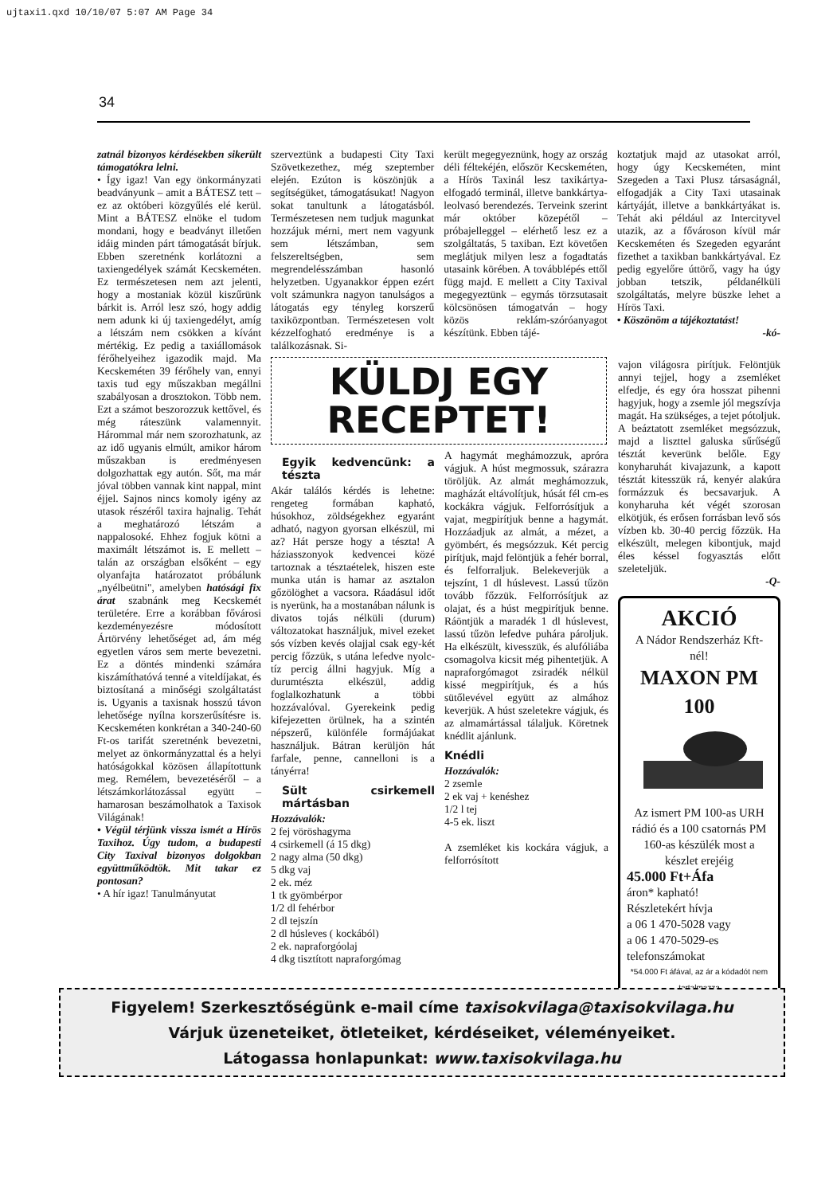ujtaxi1.qxd 10/10/07 5:07 AM Page 34
34
zatnál bizonyos kérdésekben sikerült támogatókra lelni.
• Így igaz! Van egy önkormányzati beadványunk – amit a BÁTESZ tett – ez az októberi közgyűlés elé kerül. Mint a BÁTESZ elnöke el tudom mondani, hogy e beadványt illetően idáig minden párt támogatását bírjuk. Ebben szeretnénk korlátozni a taxiengedélyek számát Kecskeméten. Ez természetesen nem azt jelenti, hogy a mostaniak közül kiszűrünk bárkit is. Arról lesz szó, hogy addig nem adunk ki új taxiengedélyt, amíg a létszám nem csökken a kívánt mértékig. Ez pedig a taxiállomások férőhelyeihez igazodik majd. Ma Kecskeméten 39 férőhely van, ennyi taxis tud egy műszakban megállni szabályosan a drosztokon. Több nem. Ezt a számot beszorozzuk kettővel, és még ráteszünk valamennyit. Hárommal már nem szorozhatunk, az az idő ugyanis elmúlt, amikor három műszakban is eredményesen dolgozhattak egy autón. Sőt, ma már jóval többen vannak kint nappal, mint éjjel. Sajnos nincs komoly igény az utasok részéről taxira hajnalig. Tehát a meghatározó létszám a nappalosoké. Ehhez fogjuk kötni a maximált létszámot is. E mellett – talán az országban elsőként – egy olyanfajta határozatot próbálunk „nyélbeütni", amelyben hatósági fix árat szabnánk meg Kecskemét területére. Erre a korábban fővárosi kezdeményezésre módosított Ártörvény lehetőséget ad, ám még egyetlen város sem merte bevezetni. Ez a döntés mindenki számára kiszámíthatóvá tenné a viteldíjakat, és biztosítaná a minőségi szolgáltatást is. Ugyanis a taxisnak hosszú távon lehetősége nyílna korszerűsítésre is. Kecskeméten konkrétan a 340-240-60 Ft-os tarifát szeretnénk bevezetni, melyet az önkormányzattal és a helyi hatóságokkal közösen állapítottunk meg. Remélem, bevezetéséről – a létszámkorlátozással együtt – hamarosan beszámolhatok a Taxisok Világának!
• Végül térjünk vissza ismét a Hírös Taxihoz. Úgy tudom, a budapesti City Taxival bizonyos dolgokban együttműködtök. Mit takar ez pontosan?
• A hír igaz! Tanulmányutat
szerveztünk a budapesti City Taxi Szövetkezethez, még szeptember elején. Ezúton is köszönjük a segítségüket, támogatásukat! Nagyon sokat tanultunk a látogatásból. Természetesen nem tudjuk magunkat hozzájuk mérni, mert nem vagyunk sem létszámban, sem felszereltségben, sem megrendelésszámban hasonló helyzetben. Ugyanakkor éppen ezért volt számunkra nagyon tanulságos a látogatás egy tényleg korszerű taxiközpontban. Természetesen volt kézzelfogható eredménye is a találkozásnak. Si-
került megegyeznünk, hogy az ország déli féltekéjén, először Kecskeméten, a Hírös Taxinál lesz taxikártya-elfogadó terminál, illetve bankkártya-leolvasó berendezés. Terveink szerint már október közepétől – próbajelleggel – elérhető lesz ez a szolgáltatás, 5 taxiban. Ezt követően meglátjuk milyen lesz a fogadtatás utasaink körében. A továbblépés ettől függ majd. E mellett a City Taxival megegyeztünk – egymás törzsutasait kölcsönösen támogatván – hogy közös reklám-szóróanyagot készítünk. Ebben tájé-
koztatjuk majd az utasokat arról, hogy úgy Kecskeméten, mint Szegeden a Taxi Plusz társaságnál, elfogadják a City Taxi utasainak kártyáját, illetve a bankkártyákat is. Tehát aki például az Intercityvel utazik, az a fővároson kívül már Kecskeméten és Szegeden egyaránt fizethet a taxikban bankkártyával. Ez pedig egyelőre úttörő, vagy ha úgy jobban tetszik, példanélküli szolgáltatás, melyre büszke lehet a Hírös Taxi.
• Köszönöm a tájékoztatást!
-kó-
KÜLDJ EGY
RECEPTET!
Egyik kedvencünk: a tészta
Akár találós kérdés is lehetne: rengeteg formában kapható, húsokhoz, zöldségekhez egyaránt adható, nagyon gyorsan elkészül, mi az? Hát persze hogy a tészta! A háziasszonyok kedvencei közé tartoznak a tésztaételek, hiszen este munka után is hamar az asztalon gőzölöghet a vacsora. Ráadásul időt is nyerünk, ha a mostanában nálunk is divatos tojás nélküli (durum) változatokat használjuk, mivel ezeket sós vízben kevés olajjal csak egy-két percig főzzük, s utána lefedve nyolc-tíz percig állni hagyjuk. Míg a durumtészta elkészül, addig foglalkozhatunk a többi hozzávalóval. Gyerekeink pedig kifejezetten örülnek, ha a szintén népszerű, különféle formájúakat használjuk. Bátran kerüljön hát farfale, penne, cannelloni is a tányérra!
Sült csirkemell mártásban
Hozzávalók:
2 fej vöröshagyma
4 csirkemell (á 15 dkg)
2 nagy alma (50 dkg)
5 dkg vaj
2 ek. méz
1 tk gyömbérpor
1/2 dl fehérbor
2 dl tejszín
2 dl húsleves ( kockából)
2 ek. napraforgóolaj
4 dkg tisztított napraforgómag
A hagymát meghámozzuk, apróra vágjuk. A húst megmossuk, szárazra töröljük. Az almát meghámozzuk, magházát eltávolítjuk, húsát fél cm-es kockákra vágjuk. Felforrósítjuk a vajat, megpirítjuk benne a hagymát. Hozzáadjuk az almát, a mézet, a gyömbért, és megsózzuk. Két percig pirítjuk, majd felöntjük a fehér borral, és felforraljuk. Belekeverjük a tejszínt, 1 dl húslevest. Lassú tűzön tovább főzzük. Felforrósítjuk az olajat, és a húst megpirítjuk benne. Ráöntjük a maradék 1 dl húslevest, lassú tűzön lefedve puhára pároljuk. Ha elkészült, kivesszük, és alufóliába csomagolva kicsit még pihentetjük. A napraforgómagot zsiradék nélkül kissé megpirítjuk, és a hús sütőlevével együtt az almához keverjük. A húst szeletekre vágjuk, és az almamártással tálaljuk. Köretnek knédlit ajánlunk.
Knédli
Hozzávalók:
2 zsemle
2 ek vaj + kenéshez
1/2 l tej
4-5 ek. liszt
A zsemléket kis kockára vágjuk, a felforrósított
vajon világosra pirítjuk. Felöntjük annyi tejjel, hogy a zsemléket elfedje, és egy óra hosszat pihenni hagyjuk, hogy a zsemle jól megszívja magát. Ha szükséges, a tejet pótoljuk. A beáztatott zsemléket megsózzuk, majd a liszttel galuska sűrűségű tésztát keverünk belőle. Egy konyharuhát kivajazunk, a kapott tésztát kitesszük rá, kenyér alakúra formázzuk és becsavarjuk. A konyharuha két végét szorosan elkötjük, és erősen forrásban levő sós vízben kb. 30-40 percig főzzük. Ha elkészült, melegen kibontjuk, majd éles késsel fogyasztás előtt szeleteljük.
-Q-
AKCIÓ
A Nádor Rendszerház Kft-nél!
MAXON PM 100
Az ismert PM 100-as URH rádió és a 100 csatornás PM 160-as készülék most a készlet erejéig
45.000 Ft+Áfa
áron* kapható!
Részletekért hívja
a 06 1 470-5028 vagy
a 06 1 470-5029-es
telefonszámokat
*54.000 Ft áfával, az ár a kódadót nem tartalmazza
Figyelem! Szerkesztőségünk e-mail címe taxisokvilaga@taxisokvilaga.hu
Várjuk üzeneteiket, ötleteiket, kérdéseiket, véleményeiket.
Látogassa honlapunkat: www.taxisokvilaga.hu